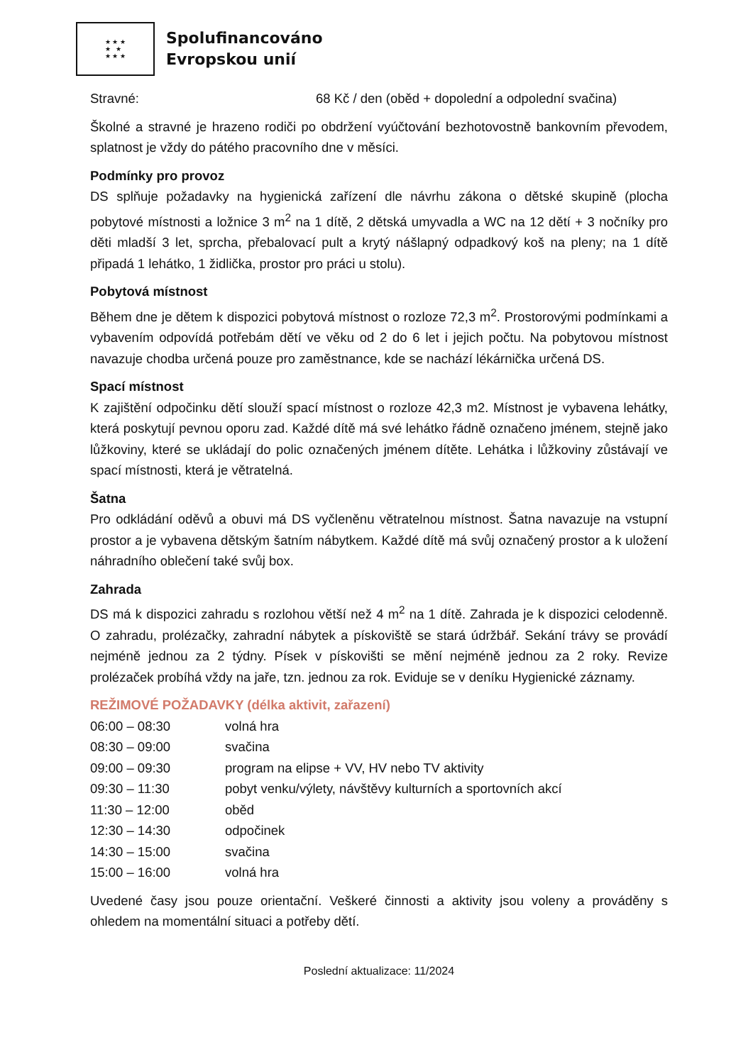★ ★ ★
★ ★
★ ★ ★
Spolufinancováno
Evropskou unií
Stravné: 68 Kč / den (oběd + dopolední a odpolední svačina)
Školné a stravné je hrazeno rodiči po obdržení vyúčtování bezhotovostně bankovním převodem, splatnost je vždy do pátého pracovního dne v měsíci.
Podmínky pro provoz
DS splňuje požadavky na hygienická zařízení dle návrhu zákona o dětské skupině (plocha pobytové místnosti a ložnice 3 m<sup>2</sup> na 1 dítě, 2 dětská umyvadla a WC na 12 dětí + 3 nočníky pro děti mladší 3 let, sprcha, přebalovací pult a krytý nášlapný odpadkový koš na pleny; na 1 dítě připadá 1 lehátko, 1 židlička, prostor pro práci u stolu).
Pobytová místnost
Během dne je dětem k dispozici pobytová místnost o rozloze 72,3 m<sup>2</sup>. Prostorovými podmínkami a vybavením odpovídá potřebám dětí ve věku od 2 do 6 let i jejich počtu. Na pobytovou místnost navazuje chodba určená pouze pro zaměstnance, kde se nachází lékárnička určená DS.
Spací místnost
K zajištění odpočinku dětí slouží spací místnost o rozloze 42,3 m2. Místnost je vybavena lehátky, která poskytují pevnou oporu zad. Každé dítě má své lehátko řádně označeno jménem, stejně jako lůžkoviny, které se ukládají do polic označených jménem dítěte. Lehátka i lůžkoviny zůstávají ve spací místnosti, která je větratelná.
Šatna
Pro odkládání oděvů a obuvi má DS vyčleněnu větratelnou místnost. Šatna navazuje na vstupní prostor a je vybavena dětským šatním nábytkem. Každé dítě má svůj označený prostor a k uložení náhradního oblečení také svůj box.
Zahrada
DS má k dispozici zahradu s rozlohou větší než 4 m<sup>2</sup> na 1 dítě. Zahrada je k dispozici celodenně. O zahradu, prolézačky, zahradní nábytek a pískoviště se stará údržbář. Sekání trávy se provádí nejméně jednou za 2 týdny. Písek v pískovišti se mění nejméně jednou za 2 roky. Revize prolézaček probíhá vždy na jaře, tzn. jednou za rok. Eviduje se v deníku Hygienické záznamy.
REŽIMOVÉ POŽADAVKY (délka aktivit, zařazení)
06:00 – 08:30 volná hra
08:30 – 09:00 svačina
09:00 – 09:30 program na elipse + VV, HV nebo TV aktivity
09:30 – 11:30 pobyt venku/výlety, návštěvy kulturních a sportovních akcí
11:30 – 12:00 oběd
12:30 – 14:30 odpočinek
14:30 – 15:00 svačina
15:00 – 16:00 volná hra
Uvedené časy jsou pouze orientační. Veškeré činnosti a aktivity jsou voleny a prováděny s ohledem na momentální situaci a potřeby dětí.
Poslední aktualizace: 11/2024